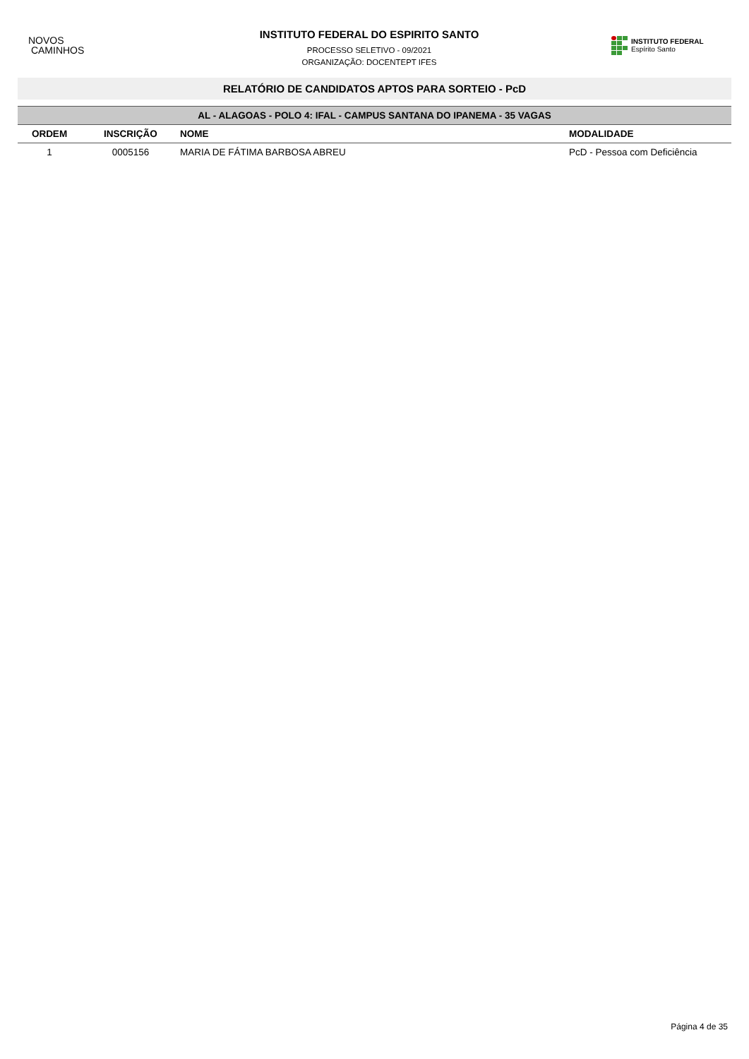NOVOS
CAMINHOS
INSTITUTO FEDERAL DO ESPIRITO SANTO
PROCESSO SELETIVO - 09/2021
ORGANIZAÇÃO: DOCENTEPT IFES
INSTITUTO FEDERAL
Espírito Santo
RELATÓRIO DE CANDIDATOS APTOS PARA SORTEIO - PcD
| AL - ALAGOAS - POLO 4: IFAL - CAMPUS SANTANA DO IPANEMA - 35 VAGAS | | | |
| --- | --- | --- | --- |
| ORDEM | INSCRIÇÃO | NOME | MODALIDADE |
| 1 | 0005156 | MARIA DE FÁTIMA BARBOSA ABREU | PcD - Pessoa com Deficiência |
Página 4 de 35